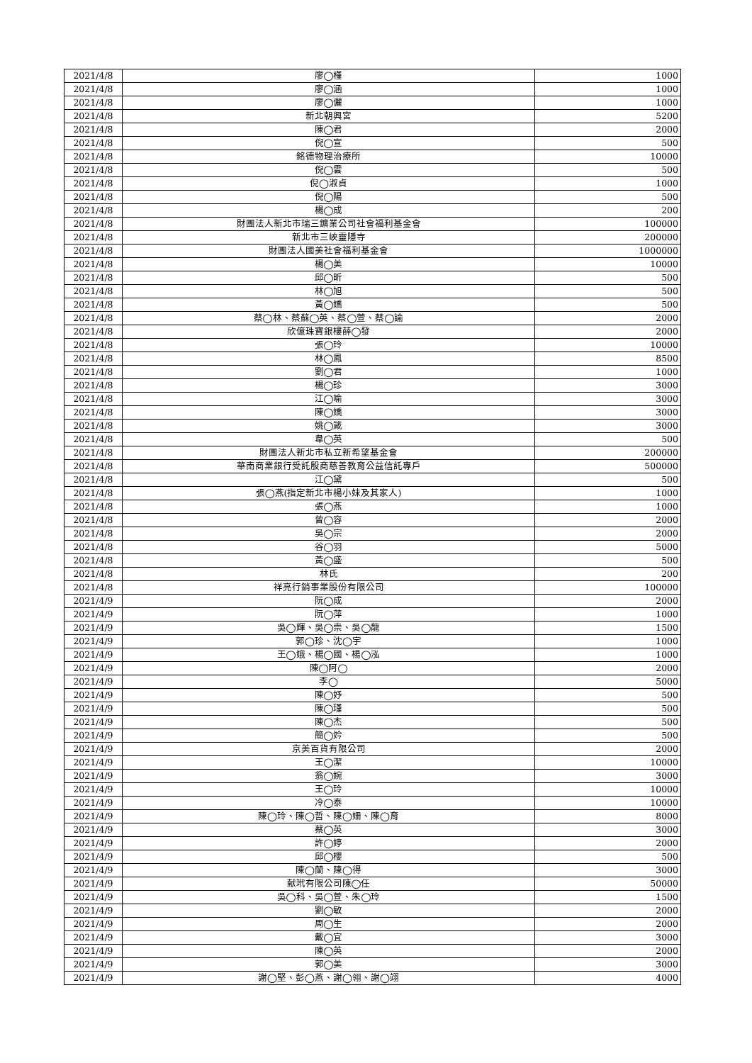| 2021/4/8 | 廖◯槿 | 1000 |
| 2021/4/8 | 廖◯涵 | 1000 |
| 2021/4/8 | 廖◯儷 | 1000 |
| 2021/4/8 | 新北朝興宮 | 5200 |
| 2021/4/8 | 陳◯君 | 2000 |
| 2021/4/8 | 倪◯宣 | 500 |
| 2021/4/8 | 銘德物理治療所 | 10000 |
| 2021/4/8 | 倪◯雲 | 500 |
| 2021/4/8 | 倪◯淑貞 | 1000 |
| 2021/4/8 | 倪◯陽 | 500 |
| 2021/4/8 | 楊◯成 | 200 |
| 2021/4/8 | 財團法人新北市瑞三鑛業公司社會福利基金會 | 100000 |
| 2021/4/8 | 新北市三峽靈隱寺 | 200000 |
| 2021/4/8 | 財團法人國美社會福利基金會 | 1000000 |
| 2021/4/8 | 楊◯美 | 10000 |
| 2021/4/8 | 邱◯昕 | 500 |
| 2021/4/8 | 林◯旭 | 500 |
| 2021/4/8 | 黃◯嬌 | 500 |
| 2021/4/8 | 蔡◯林、蔡蘇◯英、蔡◯萱、蔡◯諭 | 2000 |
| 2021/4/8 | 欣億珠寶銀樓薛◯發 | 2000 |
| 2021/4/8 | 張◯玲 | 10000 |
| 2021/4/8 | 林◯鳳 | 8500 |
| 2021/4/8 | 劉◯君 | 1000 |
| 2021/4/8 | 楊◯珍 | 3000 |
| 2021/4/8 | 江◯喻 | 3000 |
| 2021/4/8 | 陳◯嬌 | 3000 |
| 2021/4/8 | 姚◯箴 | 3000 |
| 2021/4/8 | 韋◯英 | 500 |
| 2021/4/8 | 財團法人新北市私立新希望基金會 | 200000 |
| 2021/4/8 | 華南商業銀行受託殷商慈善教育公益信託專戶 | 500000 |
| 2021/4/8 | 江◯黛 | 500 |
| 2021/4/8 | 張◯燕(指定新北市楊小妹及其家人) | 1000 |
| 2021/4/8 | 張◯燕 | 1000 |
| 2021/4/8 | 曾◯容 | 2000 |
| 2021/4/8 | 吳◯宗 | 2000 |
| 2021/4/8 | 谷◯羽 | 5000 |
| 2021/4/8 | 黃◯盛 | 500 |
| 2021/4/8 | 林氏 | 200 |
| 2021/4/8 | 祥亮行銷事業股份有限公司 | 100000 |
| 2021/4/9 | 阮◯成 | 2000 |
| 2021/4/9 | 阮◯萍 | 1000 |
| 2021/4/9 | 吳◯輝、吳◯崇、吳◯龍 | 1500 |
| 2021/4/9 | 郭◯珍、沈◯宇 | 1000 |
| 2021/4/9 | 王◯娥、楊◯國、楊◯泓 | 1000 |
| 2021/4/9 | 陳◯阿◯ | 2000 |
| 2021/4/9 | 李◯ | 5000 |
| 2021/4/9 | 陳◯妤 | 500 |
| 2021/4/9 | 陳◯瑾 | 500 |
| 2021/4/9 | 陳◯杰 | 500 |
| 2021/4/9 | 簡◯妗 | 500 |
| 2021/4/9 | 京美百貨有限公司 | 2000 |
| 2021/4/9 | 王◯潔 | 10000 |
| 2021/4/9 | 翁◯婉 | 3000 |
| 2021/4/9 | 王◯玲 | 10000 |
| 2021/4/9 | 冷◯泰 | 10000 |
| 2021/4/9 | 陳◯玲、陳◯哲、陳◯姍、陳◯育 | 8000 |
| 2021/4/9 | 蔡◯英 | 3000 |
| 2021/4/9 | 許◯婷 | 2000 |
| 2021/4/9 | 邱◯櫻 | 500 |
| 2021/4/9 | 陳◯蘭、陳◯得 | 3000 |
| 2021/4/9 | 献玳有限公司陳◯任 | 50000 |
| 2021/4/9 | 吳◯科、吳◯萱、朱◯玲 | 1500 |
| 2021/4/9 | 劉◯敏 | 2000 |
| 2021/4/9 | 周◯生 | 2000 |
| 2021/4/9 | 戴◯宜 | 3000 |
| 2021/4/9 | 陳◯英 | 2000 |
| 2021/4/9 | 郭◯美 | 3000 |
| 2021/4/9 | 謝◯堅、彭◯燕、謝◯翎、謝◯翊 | 4000 |